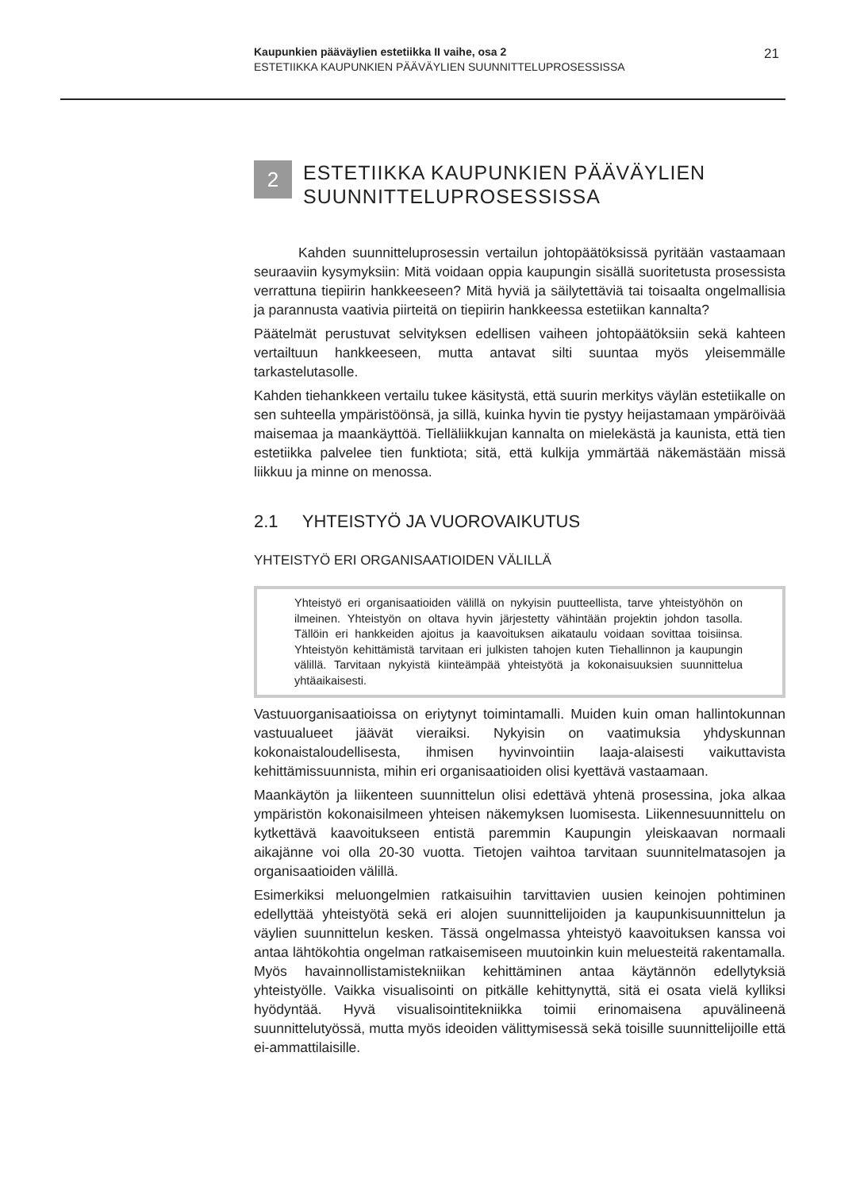Kaupunkien pääväylien estetiikka II vaihe, osa 2
ESTETIIKKA KAUPUNKIEN PÄÄVÄYLIEN SUUNNITTELUPROSESSISSA
21
2
ESTETIIKKA KAUPUNKIEN PÄÄVÄYLIEN SUUNNITTELUPROSESSISSA
Kahden suunnitteluprosessin vertailun johtopäätöksissä pyritään vastaamaan seuraaviin kysymyksiin: Mitä voidaan oppia kaupungin sisällä suoritetusta prosessista verrattuna tiepiirin hankkeeseen? Mitä hyviä ja säilytettäviä tai toisaalta ongelmallisia ja parannusta vaativia piirteitä on tiepiirin hankkeessa estetiikan kannalta?
Päätelmät perustuvat selvityksen edellisen vaiheen johtopäätöksiin sekä kahteen vertailtuun hankkeeseen, mutta antavat silti suuntaa myös yleisemmälle tarkastelutasolle.
Kahden tiehankkeen vertailu tukee käsitystä, että suurin merkitys väylän estetiikalle on sen suhteella ympäristöönsä, ja sillä, kuinka hyvin tie pystyy heijastamaan ympäröivää maisemaa ja maankäyttöä. Tielläliikkujan kannalta on mielekästä ja kaunista, että tien estetiikka palvelee tien funktiota; sitä, että kulkija ymmärtää näkemästään missä liikkuu ja minne on menossa.
2.1 YHTEISTYÖ JA VUOROVAIKUTUS
YHTEISTYÖ ERI ORGANISAATIOIDEN VÄLILLÄ
Yhteistyö eri organisaatioiden välillä on nykyisin puutteellista, tarve yhteistyöhön on ilmeinen. Yhteistyön on oltava hyvin järjestetty vähintään projektin johdon tasolla. Tällöin eri hankkeiden ajoitus ja kaavoituksen aikataulu voidaan sovittaa toisiinsa. Yhteistyön kehittämistä tarvitaan eri julkisten tahojen kuten Tiehallinnon ja kaupungin välillä. Tarvitaan nykyistä kiinteämpää yhteistyötä ja kokonaisuuksien suunnittelua yhtäaikaisesti.
Vastuuorganisaatioissa on eriytynyt toimintamalli. Muiden kuin oman hallintokunnan vastuualueet jäävät vieraiksi. Nykyisin on vaatimuksia yhdyskunnan kokonaistaloudellisesta, ihmisen hyvinvointiin laaja-alaisesti vaikuttavista kehittämissuunnista, mihin eri organisaatioiden olisi kyettävä vastaamaan.
Maankäytön ja liikenteen suunnittelun olisi edettävä yhtenä prosessina, joka alkaa ympäristön kokonaisilmeen yhteisen näkemyksen luomisesta. Liikennesuunnittelu on kytkettävä kaavoitukseen entistä paremmin Kaupungin yleiskaavan normaali aikajänne voi olla 20-30 vuotta. Tietojen vaihtoa tarvitaan suunnitelmatasojen ja organisaatioiden välillä.
Esimerkiksi meluongelmien ratkaisuihin tarvittavien uusien keinojen pohtiminen edellyttää yhteistyötä sekä eri alojen suunnittelijoiden ja kaupunkisuunnittelun ja väylien suunnittelun kesken. Tässä ongelmassa yhteistyö kaavoituksen kanssa voi antaa lähtökohtia ongelman ratkaisemiseen muutoinkin kuin melu­esteitä rakentamalla. Myös havainnollistamistekniikan kehittäminen antaa käytännön edellytyksiä yhteistyölle. Vaikka visualisointi on pitkälle kehittynyttä, sitä ei osata vielä kylliksi hyödyntää. Hyvä visualisointitekniikka toimii erinomaisena apuvälineenä suunnittelutyössä, mutta myös ideoiden välittymisessä sekä toisille suunnittelijoille että ei-ammattilaisille.